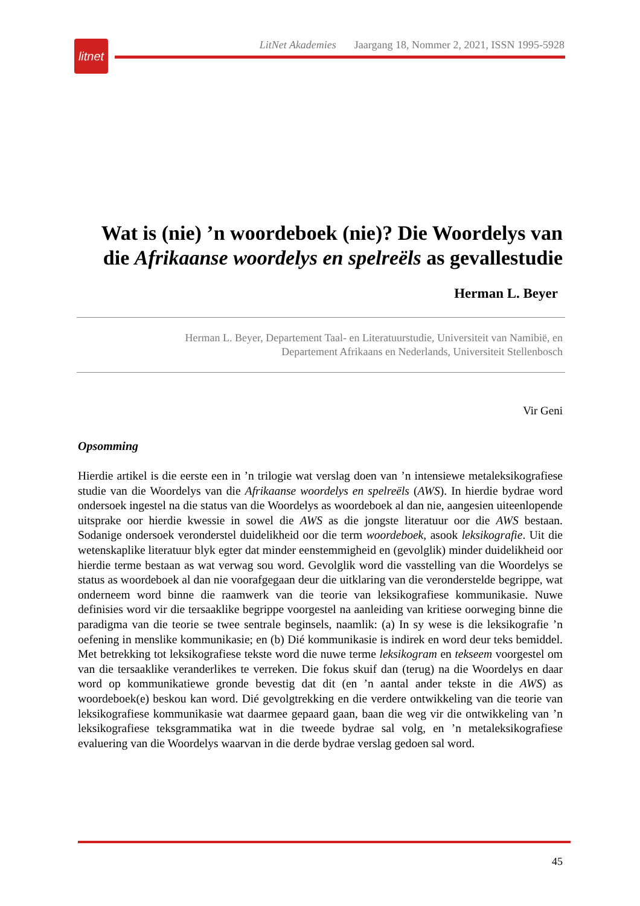litnet
LitNet Akademies Jaargang 18, Nommer 2, 2021, ISSN 1995-5928
Wat is (nie) ’n woordeboek (nie)? Die Woordelys van die Afrikaanse woordelys en spelreëls as gevallestudie
Herman L. Beyer
Herman L. Beyer, Departement Taal- en Literatuurstudie, Universiteit van Namibië, en
Departement Afrikaans en Nederlands, Universiteit Stellenbosch
Vir Geni
Opsomming
Hierdie artikel is die eerste een in ’n trilogie wat verslag doen van ’n intensiewe metaleksikografiese studie van die Woordelys van die Afrikaanse woordelys en spelreëls (AWS). In hierdie bydrae word ondersoek ingestel na die status van die Woordelys as woordeboek al dan nie, aangesien uiteenlopende uitsprake oor hierdie kwessie in sowel die AWS as die jongste literatuur oor die AWS bestaan. Sodanige ondersoek veronderstel duidelikheid oor die term woordeboek, asook leksikografie. Uit die wetenskaplike literatuur blyk egter dat minder eenstemmigheid en (gevolglik) minder duidelikheid oor hierdie terme bestaan as wat verwag sou word. Gevolglik word die vasstelling van die Woordelys se status as woordeboek al dan nie voorafgegaan deur die uitklaring van die veronderstelde begrippe, wat onderneem word binne die raamwerk van die teorie van leksikografiese kommunikasie. Nuwe definisies word vir die tersaaklike begrippe voorgestel na aanleiding van kritiese oorweging binne die paradigma van die teorie se twee sentrale beginsels, naamlik: (a) In sy wese is die leksikografie ’n oefening in menslike kommunikasie; en (b) Dié kommunikasie is indirek en word deur teks bemiddel. Met betrekking tot leksikografiese tekste word die nuwe terme leksikogram en tekseem voorgestel om van die tersaaklike veranderlikes te verreken. Die fokus skuif dan (terug) na die Woordelys en daar word op kommunikatiewe gronde bevestig dat dit (en ’n aantal ander tekste in die AWS) as woordeboek(e) beskou kan word. Dié gevolgtrekking en die verdere ontwikkeling van die teorie van leksikografiese kommunikasie wat daarmee gepaard gaan, baan die weg vir die ontwikkeling van ’n leksikografiese teksgrammatika wat in die tweede bydrae sal volg, en ’n metaleksikografiese evaluering van die Woordelys waarvan in die derde bydrae verslag gedoen sal word.
45